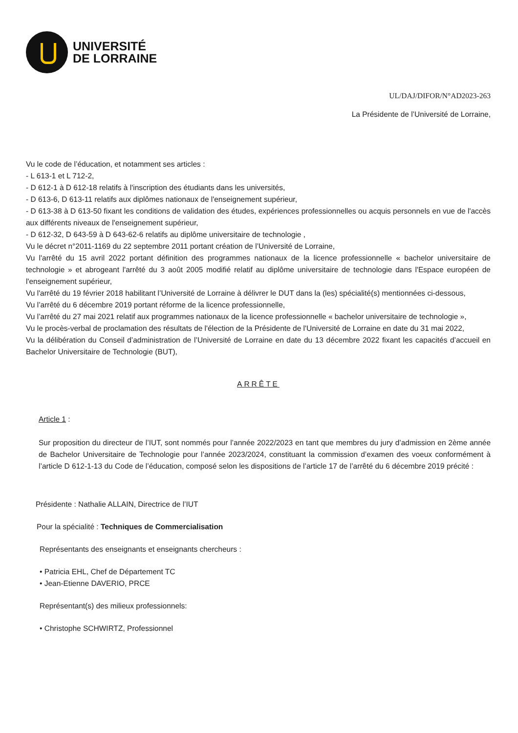UNIVERSITÉ
DE LORRAINE
UL/DAJ/DIFOR/N°AD2023-263
La Présidente de l’Université de Lorraine,
Vu le code de l’éducation, et notamment ses articles :
- L 613-1 et L 712-2,
- D 612-1 à D 612-18 relatifs à l'inscription des étudiants dans les universités,
- D 613-6, D 613-11 relatifs aux diplômes nationaux de l'enseignement supérieur,
- D 613-38 à D 613-50 fixant les conditions de validation des études, expériences professionnelles ou acquis personnels en vue de l'accès aux différents niveaux de l'enseignement supérieur,
- D 612-32, D 643-59 à D 643-62-6 relatifs au diplôme universitaire de technologie ,
Vu le décret n°2011-1169 du 22 septembre 2011 portant création de l’Université de Lorraine,
Vu l'arrêté du 15 avril 2022 portant définition des programmes nationaux de la licence professionnelle « bachelor universitaire de technologie » et abrogeant l'arrêté du 3 août 2005 modifié relatif au diplôme universitaire de technologie dans l'Espace européen de l'enseignement supérieur,
Vu l'arrêté du 19 février 2018 habilitant l’Université de Lorraine à délivrer le DUT dans la (les) spécialité(s) mentionnées ci-dessous,
Vu l’arrêté du 6 décembre 2019 portant réforme de la licence professionnelle,
Vu l’arrêté du 27 mai 2021 relatif aux programmes nationaux de la licence professionnelle « bachelor universitaire de technologie »,
Vu le procès-verbal de proclamation des résultats de l'élection de la Présidente de l'Université de Lorraine en date du 31 mai 2022,
Vu la délibération du Conseil d’administration de l’Université de Lorraine en date du 13 décembre 2022 fixant les capacités d’accueil en Bachelor Universitaire de Technologie (BUT),
ARRÊTE
Article 1 :
Sur proposition du directeur de l’IUT, sont nommés pour l’année 2022/2023 en tant que membres du jury d’admission en 2ème année de Bachelor Universitaire de Technologie pour l’année 2023/2024, constituant la commission d’examen des voeux conformément à l’article D 612-1-13 du Code de l’éducation, composé selon les dispositions de l’article 17 de l’arrêté du 6 décembre 2019 précité :
Présidente : Nathalie ALLAIN, Directrice de l’IUT
Pour la spécialité : Techniques de Commercialisation
Représentants des enseignants et enseignants chercheurs :
• Patricia EHL, Chef de Département TC
• Jean-Etienne DAVERIO, PRCE
Représentant(s) des milieux professionnels:
• Christophe SCHWIRTZ, Professionnel